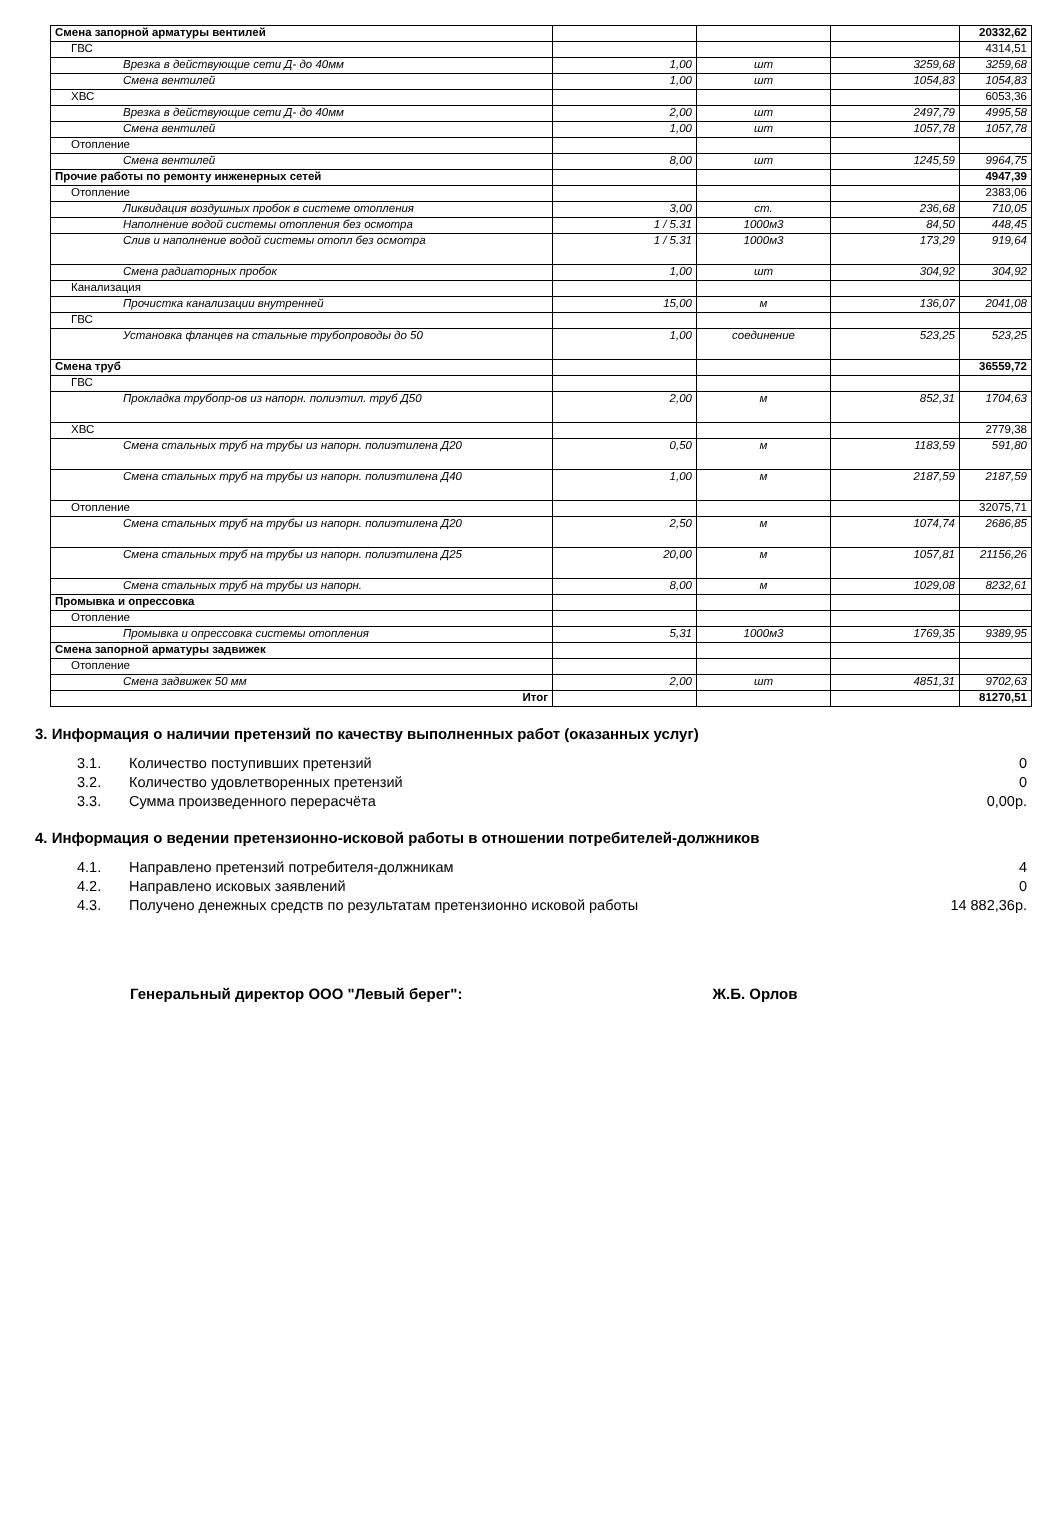| Смена запорной арматуры вентилей | | | | 20332,62 |
| ГВС | | | | 4314,51 |
| Врезка в действующие сети Д- до 40мм | 1,00 | шт | 3259,68 | 3259,68 |
| Смена вентилей | 1,00 | шт | 1054,83 | 1054,83 |
| ХВС | | | | 6053,36 |
| Врезка в действующие сети Д- до 40мм | 2,00 | шт | 2497,79 | 4995,58 |
| Смена вентилей | 1,00 | шт | 1057,78 | 1057,78 |
| Отопление | | | | |
| Смена вентилей | 8,00 | шт | 1245,59 | 9964,75 |
| Прочие работы по ремонту инженерных сетей | | | | 4947,39 |
| Отопление | | | | 2383,06 |
| Ликвидация воздушных пробок в системе отопления | 3,00 | ст. | 236,68 | 710,05 |
| Наполнение водой системы отопления без осмотра | 1 / 5.31 | 1000м3 | 84,50 | 448,45 |
| Слив и наполнение водой системы отопл без осмотра | 1 / 5.31 | 1000м3 | 173,29 | 919,64 |
| Смена радиаторных пробок | 1,00 | шт | 304,92 | 304,92 |
| Канализация | | | | |
| Прочистка канализации внутренней | 15,00 | м | 136,07 | 2041,08 |
| ГВС | | | | |
| Установка фланцев на стальные трубопроводы до 50 | 1,00 | соединение | 523,25 | 523,25 |
| Смена труб | | | | 36559,72 |
| ГВС | | | | |
| Прокладка трубопр-ов из напорн. полиэтил. труб Д50 | 2,00 | м | 852,31 | 1704,63 |
| ХВС | | | | 2779,38 |
| Смена стальных труб на трубы из напорн. полиэтилена Д20 | 0,50 | м | 1183,59 | 591,80 |
| Смена стальных труб на трубы из напорн. полиэтилена Д40 | 1,00 | м | 2187,59 | 2187,59 |
| Отопление | | | | 32075,71 |
| Смена стальных труб на трубы из напорн. полиэтилена Д20 | 2,50 | м | 1074,74 | 2686,85 |
| Смена стальных труб на трубы из напорн. полиэтилена Д25 | 20,00 | м | 1057,81 | 21156,26 |
| Смена стальных труб на трубы из напорн. | 8,00 | м | 1029,08 | 8232,61 |
| Промывка и опрессовка | | | | |
| Отопление | | | | |
| Промывка и опрессовка системы отопления | 5,31 | 1000м3 | 1769,35 | 9389,95 |
| Смена запорной арматуры задвижек | | | | |
| Отопление | | | | |
| Смена задвижек 50 мм | 2,00 | шт | 4851,31 | 9702,63 |
| Итог | | | | 81270,51 |
3. Информация о наличии претензий по качеству выполненных работ (оказанных услуг)
3.1. Количество поступивших претензий 0
3.2. Количество удовлетворенных претензий 0
3.3. Сумма произведенного перерасчёта 0,00р.
4. Информация о ведении претензионно-исковой работы в отношении потребителей-должников
4.1. Направлено претензий потребителя-должникам 4
4.2. Направлено исковых заявлений 0
4.3. Получено денежных средств по результатам претензионно исковой работы 14 882,36р.
Генеральный директор ООО "Левый берег": Ж.Б. Орлов